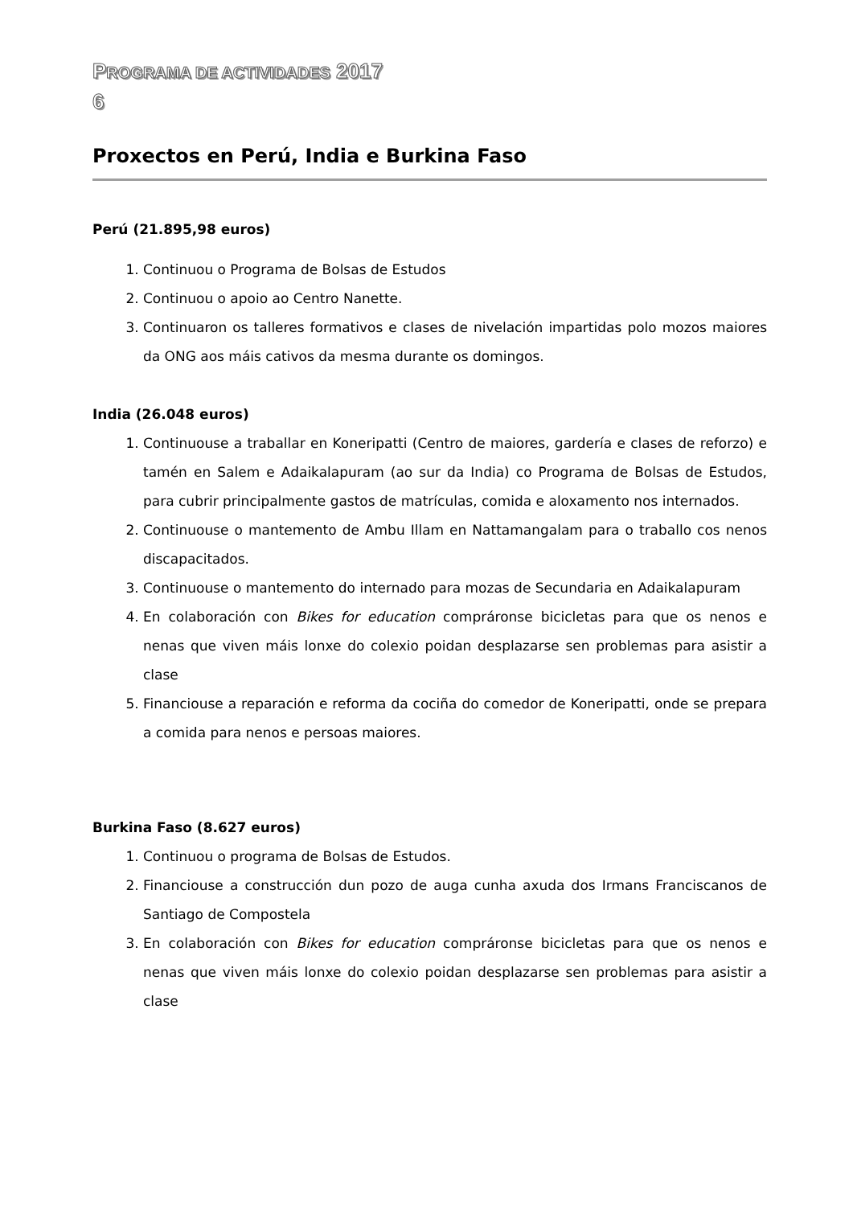PROGRAMA DE ACTIVIDADES 2017
6
Proxectos en Perú, India e Burkina Faso
Perú (21.895,98 euros)
1. Continuou o Programa de Bolsas de Estudos
2. Continuou o apoio ao Centro Nanette.
3. Continuaron os talleres formativos e clases de nivelación impartidas polo mozos maiores da ONG aos máis cativos da mesma durante os domingos.
India (26.048 euros)
1. Continuouse a traballar en Koneripatti (Centro de maiores, gardería e clases de reforzo) e tamén en Salem e Adaikalapuram (ao sur da India) co Programa de Bolsas de Estudos, para cubrir principalmente gastos de matrículas, comida e aloxamento nos internados.
2. Continuouse o mantemento de Ambu Illam en Nattamangalam para o traballo cos nenos discapacitados.
3. Continuouse o mantemento do internado para mozas de Secundaria en Adaikalapuram
4. En colaboración con Bikes for education compráronse bicicletas para que os nenos e nenas que viven máis lonxe do colexio poidan desplazarse sen problemas para asistir a clase
5. Financiouse a reparación e reforma da cociña do comedor de Koneripatti, onde se prepara a comida para nenos e persoas maiores.
Burkina Faso (8.627 euros)
1. Continuou o programa de Bolsas de Estudos.
2. Financiouse a construcción dun pozo de auga cunha axuda dos Irmans Franciscanos de Santiago de Compostela
3. En colaboración con Bikes for education compráronse bicicletas para que os nenos e nenas que viven máis lonxe do colexio poidan desplazarse sen problemas para asistir a clase